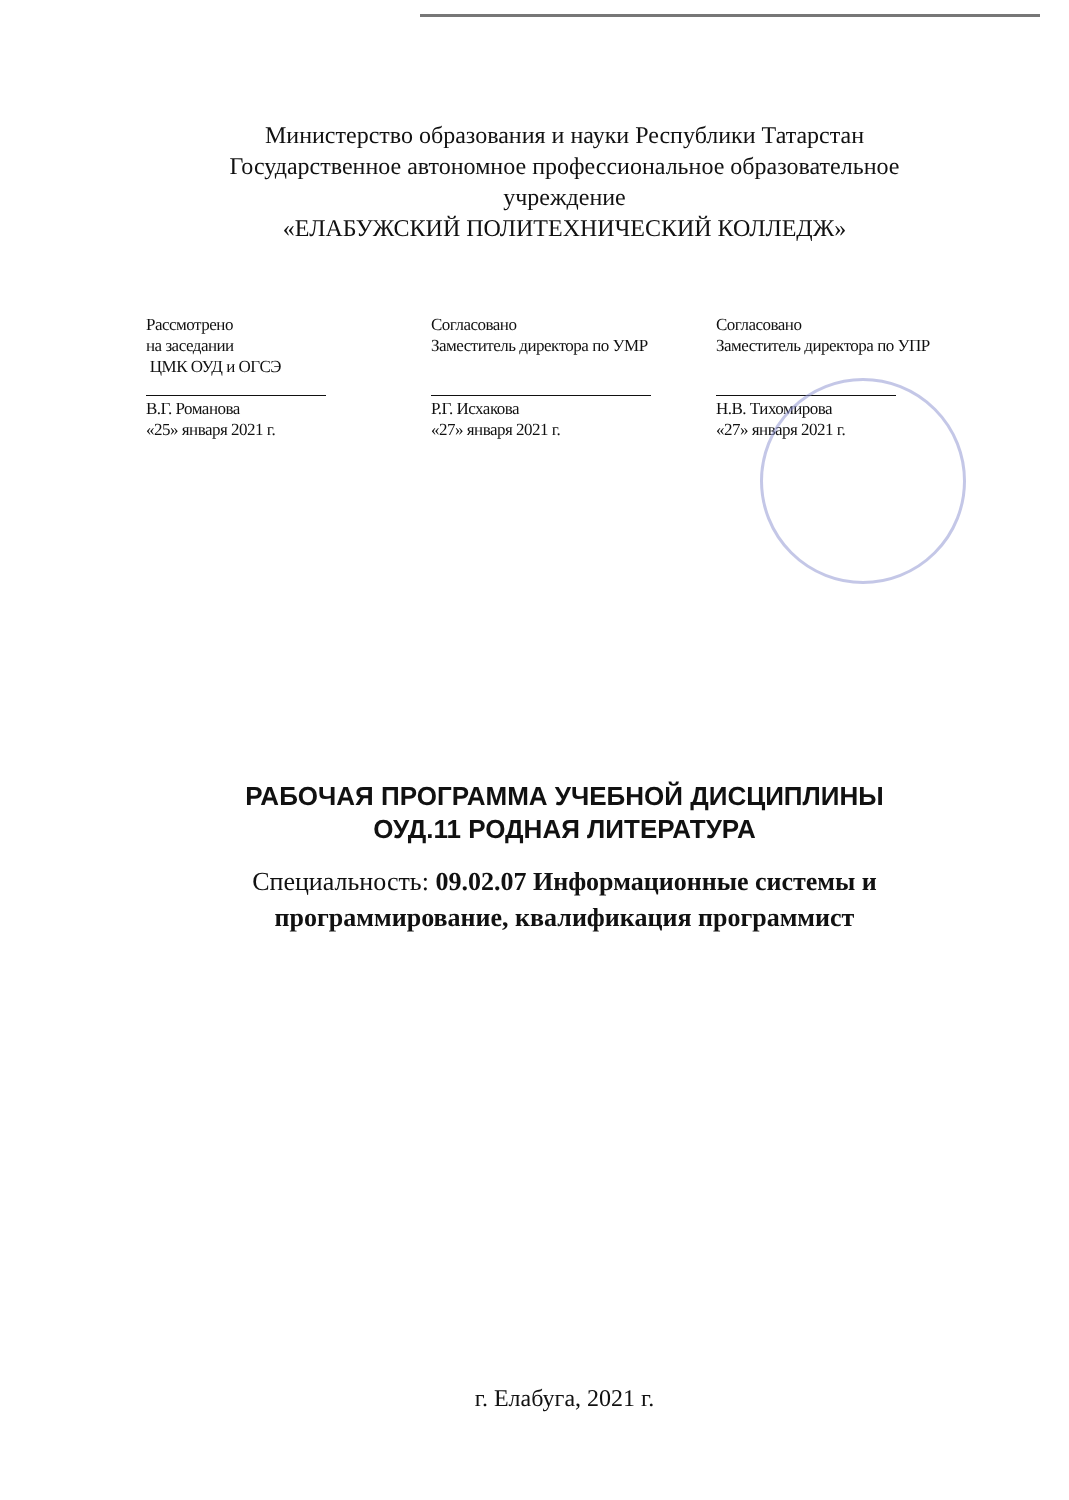Министерство образования и науки Республики Татарстан
Государственное автономное профессиональное образовательное
учреждение
«ЕЛАБУЖСКИЙ ПОЛИТЕХНИЧЕСКИЙ КОЛЛЕДЖ»
Рассмотрено
на заседании
ЦМК ОУД и ОГСЭ
В.Г. Романова
«25» января 2021 г.
Согласовано
Заместитель директора по УМР
Р.Г. Исхакова
«27» января 2021 г.
Согласовано
Заместитель директора по УПР
Н.В. Тихомирова
«27» января 2021 г.
РАБОЧАЯ ПРОГРАММА УЧЕБНОЙ ДИСЦИПЛИНЫ
ОУД.11 РОДНАЯ ЛИТЕРАТУРА
Специальность: 09.02.07 Информационные системы и
программирование, квалификация программист
г. Елабуга, 2021 г.